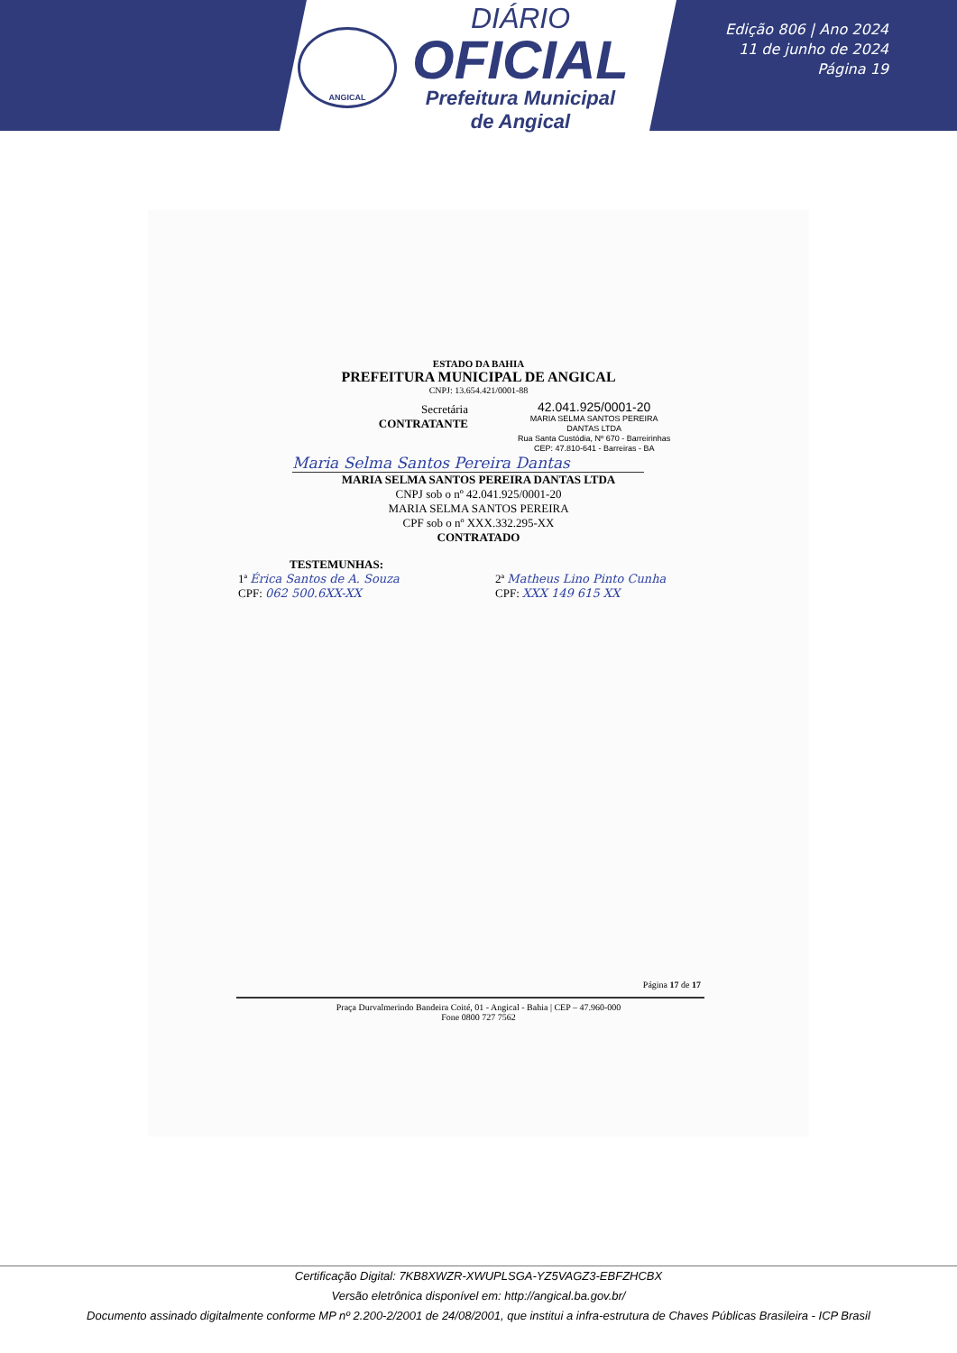ANGICAL
DIÁRIO
OFICIAL
Prefeitura Municipal
de Angical
Edição 806 | Ano 2024
11 de junho de 2024
Página 19
ESTADO DA BAHIA
PREFEITURA MUNICIPAL DE ANGICAL
CNPJ: 13.654.421/0001-88
Secretária
CONTRATANTE
42.041.925/0001-20
MARIA SELMA SANTOS PEREIRA
DANTAS LTDA
Rua Santa Custódia, Nº 670 - Barreirinhas
CEP: 47.810-641 - Barreiras - BA
Maria Selma Santos Pereira Dantas
MARIA SELMA SANTOS PEREIRA DANTAS LTDA
CNPJ sob o nº 42.041.925/0001-20
MARIA SELMA SANTOS PEREIRA
CPF sob o nº XXX.332.295-XX
CONTRATADO
TESTEMUNHAS:
1ª Érica Santos de A. Souza
CPF: 062 500.6XX-XX
2ª Matheus Lino Pinto Cunha
CPF: XXX 149 615 XX
Página 17 de 17
Praça Durvalmerindo Bandeira Coité, 01 - Angical - Bahia | CEP – 47.960-000
Fone 0800 727 7562
Certificação Digital: 7KB8XWZR-XWUPLSGA-YZ5VAGZ3-EBFZHCBX
Versão eletrônica disponível em: http://angical.ba.gov.br/
Documento assinado digitalmente conforme MP nº 2.200-2/2001 de 24/08/2001, que institui a infra-estrutura de Chaves Públicas Brasileira - ICP Brasil